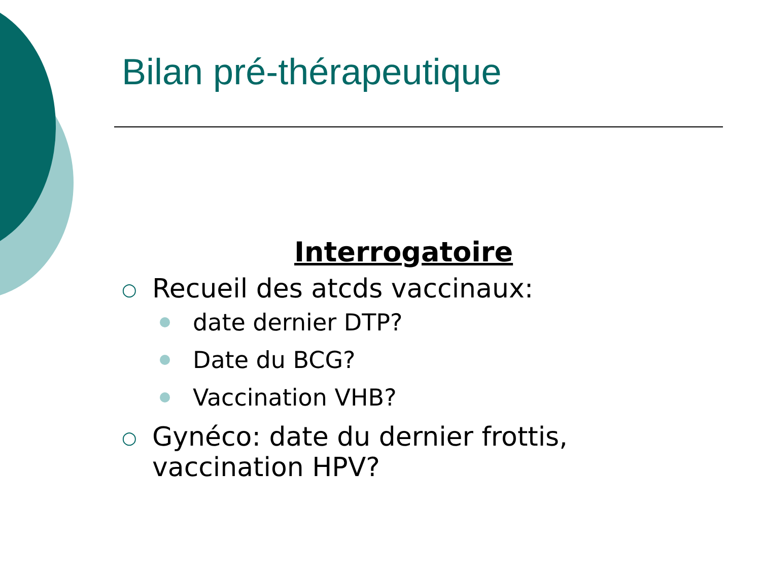Bilan pré-thérapeutique
Interrogatoire
○ Recueil des atcds vaccinaux:
date dernier DTP?
Date du BCG?
Vaccination VHB?
○ Gynéco: date du dernier frottis,
vaccination HPV?